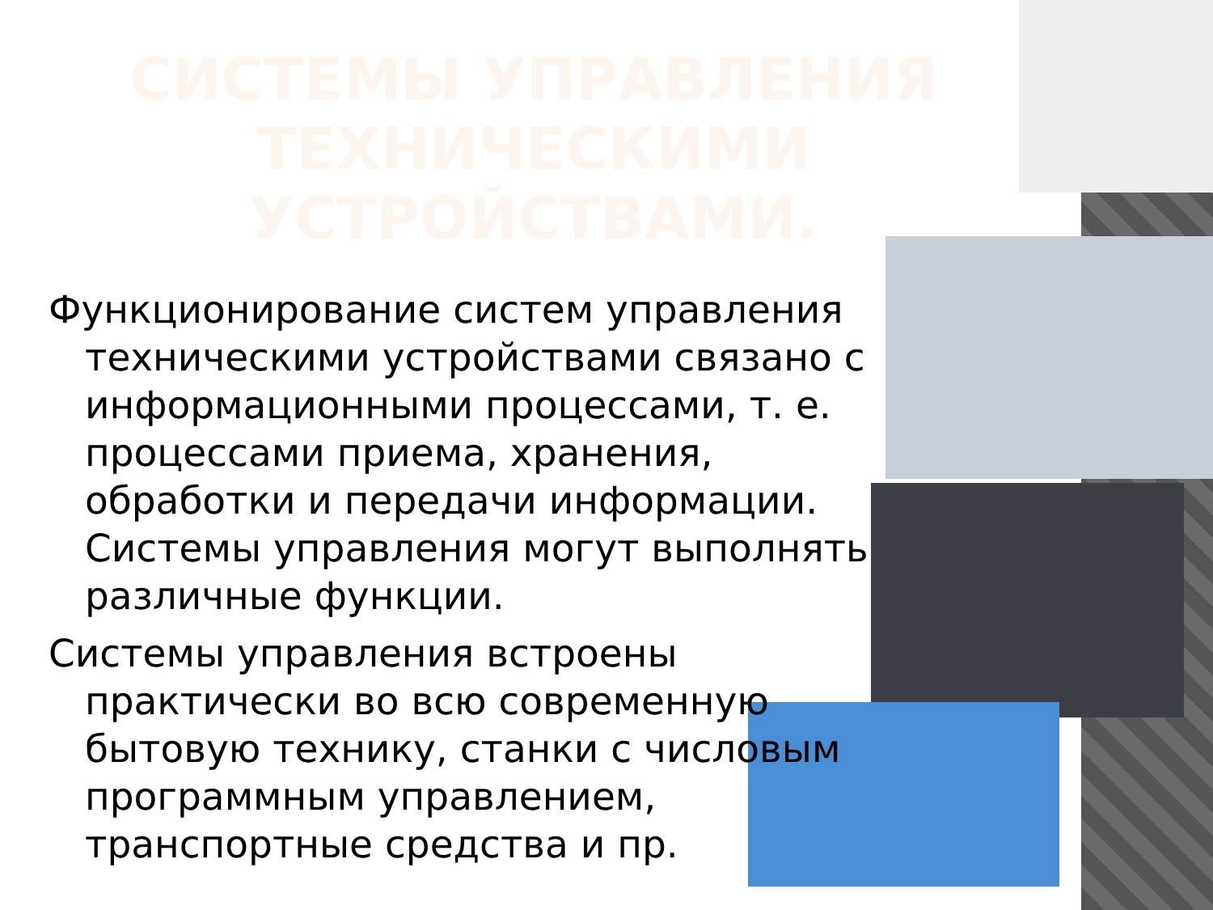СИСТЕМЫ УПРАВЛЕНИЯ ТЕХНИЧЕСКИМИ УСТРОЙСТВАМИ.
Функционирование систем управления техническими устройствами связано с информационными процессами, т. е. процессами приема, хранения, обработки и передачи информации. Системы управления могут выполнять различные функции.
Системы управления встроены практически во всю современную бытовую технику, станки с числовым программным управлением, транспортные средства и пр.